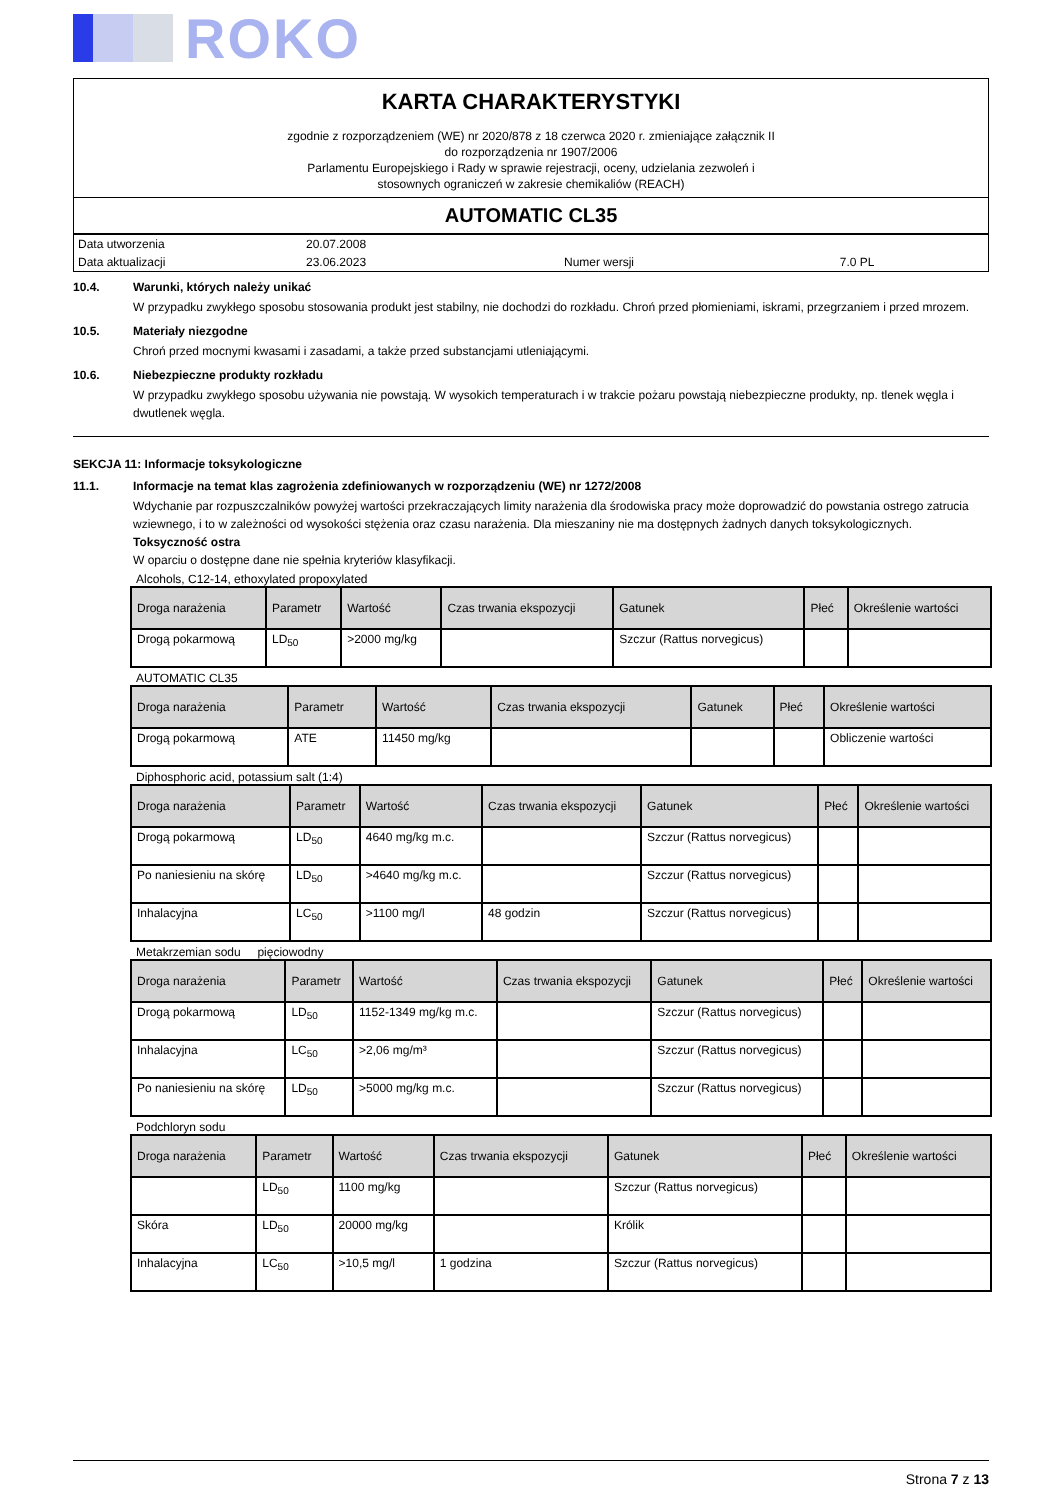ROKO
KARTA CHARAKTERYSTYKI
zgodnie z rozporządzeniem (WE) nr 2020/878 z 18 czerwca 2020 r. zmieniające załącznik II
do rozporządzenia nr 1907/2006
Parlamentu Europejskiego i Rady w sprawie rejestracji, oceny, udzielania zezwoleń i
stosownych ograniczeń w zakresie chemikaliów (REACH)
AUTOMATIC CL35
| Data utworzenia | 20.07.2008 | | |
| Data aktualizacji | 23.06.2023 | Numer wersji | 7.0 PL |
10.4. Warunki, których należy unikać
W przypadku zwykłego sposobu stosowania produkt jest stabilny, nie dochodzi do rozkładu. Chroń przed płomieniami, iskrami, przegrzaniem i przed mrozem.
10.5. Materiały niezgodne
Chroń przed mocnymi kwasami i zasadami, a także przed substancjami utleniającymi.
10.6. Niebezpieczne produkty rozkładu
W przypadku zwykłego sposobu używania nie powstają. W wysokich temperaturach i w trakcie pożaru powstają niebezpieczne produkty, np. tlenek węgla i dwutlenek węgla.
SEKCJA 11: Informacje toksykologiczne
11.1. Informacje na temat klas zagrożenia zdefiniowanych w rozporządzeniu (WE) nr 1272/2008
Wdychanie par rozpuszczalników powyżej wartości przekraczających limity narażenia dla środowiska pracy może doprowadzić do powstania ostrego zatrucia wziewnego, i to w zależności od wysokości stężenia oraz czasu narażenia. Dla mieszaniny nie ma dostępnych żadnych danych toksykologicznych.
Toksyczność ostra
W oparciu o dostępne dane nie spełnia kryteriów klasyfikacji.
Alcohols, C12-14, ethoxylated propoxylated
| Droga narażenia | Parametr | Wartość | Czas trwania ekspozycji | Gatunek | Płeć | Określenie wartości |
| --- | --- | --- | --- | --- | --- | --- |
| Drogą pokarmową | LD<sub>50</sub> | >2000 mg/kg | | Szczur (Rattus norvegicus) | | |
AUTOMATIC CL35
| Droga narażenia | Parametr | Wartość | Czas trwania ekspozycji | Gatunek | Płeć | Określenie wartości |
| --- | --- | --- | --- | --- | --- | --- |
| Drogą pokarmową | ATE | 11450 mg/kg | | | | Obliczenie wartości |
Diphosphoric acid, potassium salt (1:4)
| Droga narażenia | Parametr | Wartość | Czas trwania ekspozycji | Gatunek | Płeć | Określenie wartości |
| --- | --- | --- | --- | --- | --- | --- |
| Drogą pokarmową | LD<sub>50</sub> | 4640 mg/kg m.c. | | Szczur (Rattus norvegicus) | | |
| Po naniesieniu na skórę | LD<sub>50</sub> | >4640 mg/kg m.c. | | Szczur (Rattus norvegicus) | | |
| Inhalacyjna | LC<sub>50</sub> | >1100 mg/l | 48 godzin | Szczur (Rattus norvegicus) | | |
Metakrzemian sodu pięciowodny
| Droga narażenia | Parametr | Wartość | Czas trwania ekspozycji | Gatunek | Płeć | Określenie wartości |
| --- | --- | --- | --- | --- | --- | --- |
| Drogą pokarmową | LD<sub>50</sub> | 1152-1349 mg/kg m.c. | | Szczur (Rattus norvegicus) | | |
| Inhalacyjna | LC<sub>50</sub> | >2,06 mg/m³ | | Szczur (Rattus norvegicus) | | |
| Po naniesieniu na skórę | LD<sub>50</sub> | >5000 mg/kg m.c. | | Szczur (Rattus norvegicus) | | |
Podchloryn sodu
| Droga narażenia | Parametr | Wartość | Czas trwania ekspozycji | Gatunek | Płeć | Określenie wartości |
| --- | --- | --- | --- | --- | --- | --- |
| | LD<sub>50</sub> | 1100 mg/kg | | Szczur (Rattus norvegicus) | | |
| Skóra | LD<sub>50</sub> | 20000 mg/kg | | Królik | | |
| Inhalacyjna | LC<sub>50</sub> | >10,5 mg/l | 1 godzina | Szczur (Rattus norvegicus) | | |
Strona 7 z 13